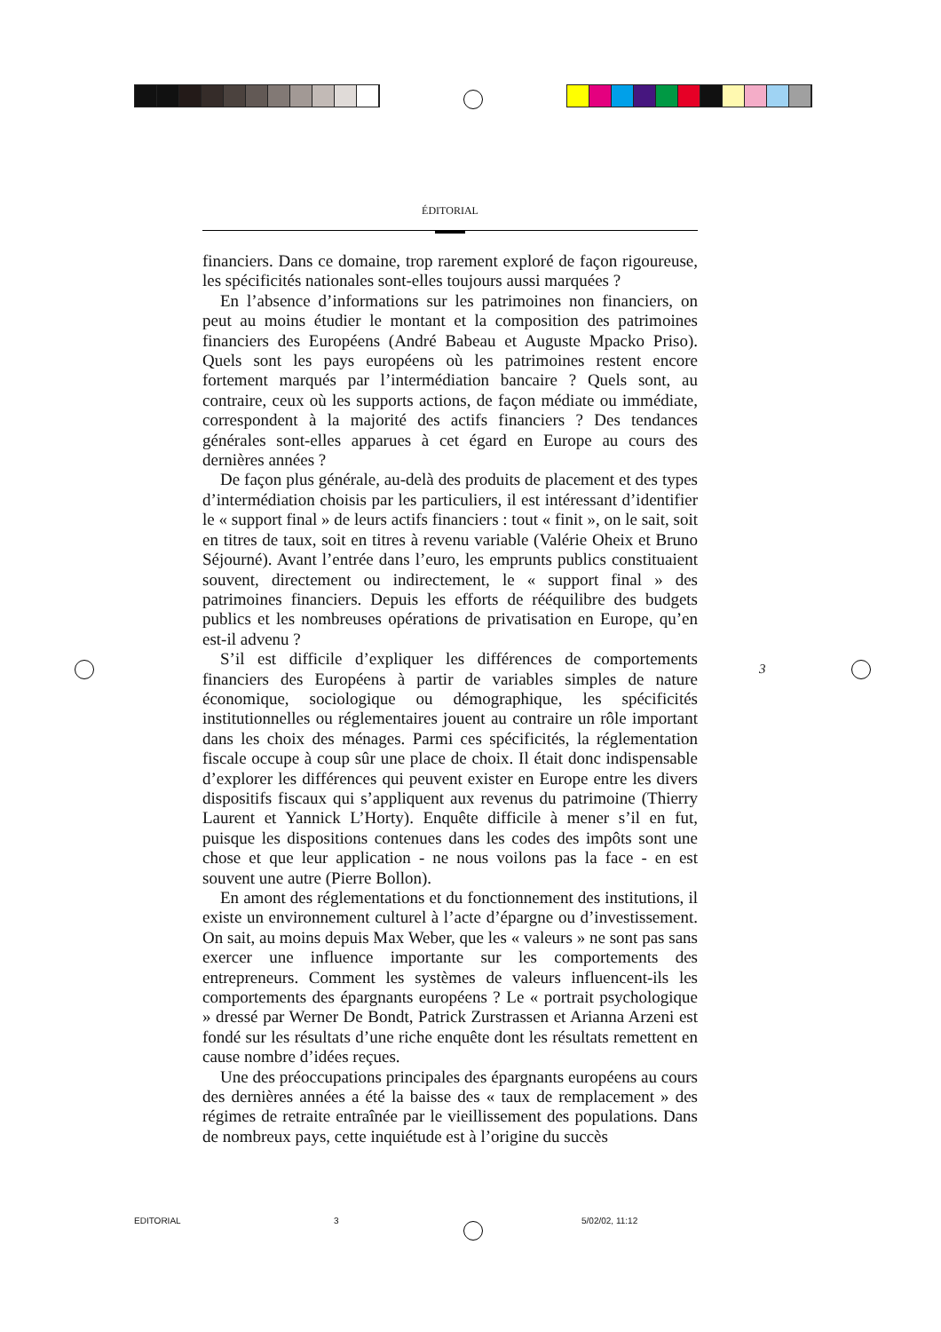ÉDITORIAL
financiers. Dans ce domaine, trop rarement exploré de façon rigoureuse, les spécificités nationales sont-elles toujours aussi marquées ?
En l’absence d’informations sur les patrimoines non financiers, on peut au moins étudier le montant et la composition des patrimoines financiers des Européens (André Babeau et Auguste Mpacko Priso). Quels sont les pays européens où les patrimoines restent encore fortement marqués par l’intermédiation bancaire ? Quels sont, au contraire, ceux où les supports actions, de façon médiate ou immédiate, correspondent à la majorité des actifs financiers ? Des tendances générales sont-elles apparues à cet égard en Europe au cours des dernières années ?
De façon plus générale, au-delà des produits de placement et des types d’intermédiation choisis par les particuliers, il est intéressant d’identifier le « support final » de leurs actifs financiers : tout « finit », on le sait, soit en titres de taux, soit en titres à revenu variable (Valérie Oheix et Bruno Séjourné). Avant l’entrée dans l’euro, les emprunts publics constituaient souvent, directement ou indirectement, le « support final » des patrimoines financiers. Depuis les efforts de rééquilibre des budgets publics et les nombreuses opérations de privatisation en Europe, qu’en est-il advenu ?
S’il est difficile d’expliquer les différences de comportements financiers des Européens à partir de variables simples de nature économique, sociologique ou démographique, les spécificités institutionnelles ou réglementaires jouent au contraire un rôle important dans les choix des ménages. Parmi ces spécificités, la réglementation fiscale occupe à coup sûr une place de choix. Il était donc indispensable d’explorer les différences qui peuvent exister en Europe entre les divers dispositifs fiscaux qui s’appliquent aux revenus du patrimoine (Thierry Laurent et Yannick L’Horty). Enquête difficile à mener s’il en fut, puisque les dispositions contenues dans les codes des impôts sont une chose et que leur application - ne nous voilons pas la face - en est souvent une autre (Pierre Bollon).
En amont des réglementations et du fonctionnement des institutions, il existe un environnement culturel à l’acte d’épargne ou d’investissement. On sait, au moins depuis Max Weber, que les « valeurs » ne sont pas sans exercer une influence importante sur les comportements des entrepreneurs. Comment les systèmes de valeurs influencent-ils les comportements des épargnants européens ? Le « portrait psychologique » dressé par Werner De Bondt, Patrick Zurstrassen et Arianna Arzeni est fondé sur les résultats d’une riche enquête dont les résultats remettent en cause nombre d’idées reçues.
Une des préoccupations principales des épargnants européens au cours des dernières années a été la baisse des « taux de remplacement » des régimes de retraite entraînée par le vieillissement des populations. Dans de nombreux pays, cette inquiétude est à l’origine du succès
3
EDITORIAL 3 5/02/02, 11:12